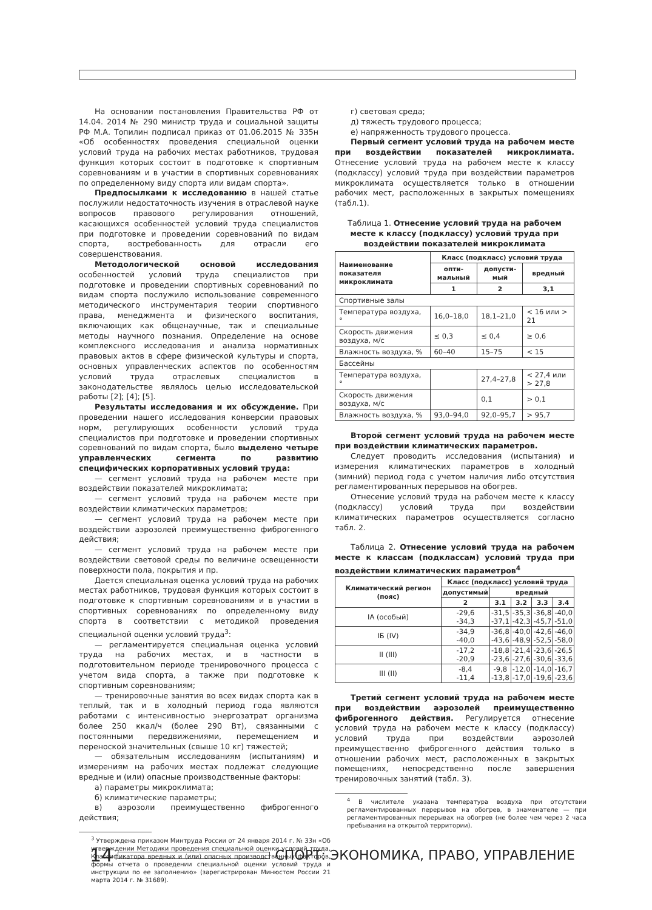На основании постановления Правительства РФ от 14.04. 2014 № 290 министр труда и социальной защиты РФ М.А. Топилин подписал приказ от 01.06.2015 № 335н «Об особенностях проведения специальной оценки условий труда на рабочих местах работников, трудовая функция которых состоит в подготовке к спортивным соревнованиям и в участии в спортивных соревнованиях по определенному виду спорта или видам спорта».
Предпосылками к исследованию в нашей статье послужили недостаточность изучения в отраслевой науке вопросов правового регулирования отношений, касающихся особенностей условий труда специалистов при подготовке и проведении соревнований по видам спорта, востребованность для отрасли его совершенствования.
Методологической основой исследования особенностей условий труда специалистов при подготовке и проведении спортивных соревнований по видам спорта послужило использование современного методического инструментария теории спортивного права, менеджмента и физического воспитания, включающих как общенаучные, так и специальные методы научного познания. Определение на основе комплексного исследования и анализа нормативных правовых актов в сфере физической культуры и спорта, основных управленческих аспектов по особенностям условий труда отраслевых специалистов в законодательстве являлось целью исследовательской работы [2]; [4]; [5].
Результаты исследования и их обсуждение. При проведении нашего исследования конверсии правовых норм, регулирующих особенности условий труда специалистов при подготовке и проведении спортивных соревнований по видам спорта, было выделено четыре управленческих сегмента по развитию специфических корпоративных условий труда:
— сегмент условий труда на рабочем месте при воздействии показателей микроклимата;
— сегмент условий труда на рабочем месте при воздействии климатических параметров;
— сегмент условий труда на рабочем месте при воздействии аэрозолей преимущественно фиброгенного действия;
— сегмент условий труда на рабочем месте при воздействии световой среды по величине освещенности поверхности пола, покрытия и пр.
Дается специальная оценка условий труда на рабочих местах работников, трудовая функция которых состоит в подготовке к спортивным соревнованиям и в участии в спортивных соревнованиях по определенному виду спорта в соответствии с методикой проведения специальной оценки условий труда<sup>3</sup>:
— регламентируется специальная оценка условий труда на рабочих местах, и в частности в подготовительном периоде тренировочного процесса с учетом вида спорта, а также при подготовке к спортивным соревнованиям;
— тренировочные занятия во всех видах спорта как в теплый, так и в холодный период года являются работами с интенсивностью энергозатрат организма более 250 ккал/ч (более 290 Вт), связанными с постоянными передвижениями, перемещением и переноской значительных (свыше 10 кг) тяжестей;
— обязательным исследованиям (испытаниям) и измерениям на рабочих местах подлежат следующие вредные и (или) опасные производственные факторы:
а) параметры микроклимата;
б) климатические параметры;
в) аэрозоли преимущественно фиброгенного действия;
<sup>3</sup> Утверждена приказом Минтруда России от 24 января 2014 г. № 33н «Об утверждении Методики проведения специальной оценки условий труда, Классификатора вредных и (или) опасных производственных факторов, формы отчета о проведении специальной оценки условий труда и инструкции по ее заполнению» (зарегистрирован Минюстом России 21 марта 2014 г. № 31689).
г) световая среда;
д) тяжесть трудового процесса;
е) напряженность трудового процесса.
Первый сегмент условий труда на рабочем месте при воздействии показателей микроклимата. Отнесение условий труда на рабочем месте к классу (подклассу) условий труда при воздействии параметров микроклимата осуществляется только в отношении рабочих мест, расположенных в закрытых помещениях (табл.1).
Таблица 1. Отнесение условий труда на рабочем месте к классу (подклассу) условий труда при воздействии показателей микроклимата
| Наименование показателя микроклимата | Класс (подкласс) условий труда | | |
| --- | --- | --- | --- |
| | опти-мальный | допусти-мый | вредный |
| | 1 | 2 | 3,1 |
| Спортивные залы | | | |
| Температура воздуха, ° | 16,0–18,0 | 18,1–21,0 | < 16 или > 21 |
| Скорость движения воздуха, м/с | ≤ 0,3 | ≤ 0,4 | ≥ 0,6 |
| Влажность воздуха, % | 60–40 | 15–75 | < 15 |
| Бассейны | | | |
| Температура воздуха, ° | | 27,4–27,8 | < 27,4 или > 27,8 |
| Скорость движения воздуха, м/с | | 0,1 | > 0,1 |
| Влажность воздуха, % | 93,0–94,0 | 92,0–95,7 | > 95,7 |
Второй сегмент условий труда на рабочем месте при воздействии климатических параметров.
Следует проводить исследования (испытания) и измерения климатических параметров в холодный (зимний) период года с учетом наличия либо отсутствия регламентированных перерывов на обогрев.
Отнесение условий труда на рабочем месте к классу (подклассу) условий труда при воздействии климатических параметров осуществляется согласно табл. 2.
Таблица 2. Отнесение условий труда на рабочем месте к классам (подклассам) условий труда при воздействии климатических параметров<sup>4</sup>
| Климатический регион (пояс) | Класс (подкласс) условий труда | | | | |
| --- | --- | --- | --- | --- | --- |
| | допустимый | вредный | | | |
| | 2 | 3.1 | 3.2 | 3.3 | 3.4 |
| IA (особый) | -29,6 -34,3 | -31,5 -37,1 | -35,3 -42,3 | -36,8 -45,7 | -40,0 -51,0 |
| IБ (IV) | -34,9 -40,0 | -36,8 -43,6 | -40,0 -48,9 | -42,6 -52,5 | -46,0 -58,0 |
| II (III) | -17,2 -20,9 | -18,8 -23,6 | -21,4 -27,6 | -23,6 -30,6 | -26,5 -33,6 |
| III (II) | -8,4 -11,4 | -9,8 -13,8 | -12,0 -17,0 | -14,0 -19,6 | -16,7 -23,6 |
Третий сегмент условий труда на рабочем месте при воздействии аэрозолей преимущественно фиброгенного действия. Регулируется отнесение условий труда на рабочем месте к классу (подклассу) условий труда при воздействии аэрозолей преимущественно фиброгенного действия только в отношении рабочих мест, расположенных в закрытых помещениях, непосредственно после завершения тренировочных занятий (табл. 3).
<sup>4</sup> В числителе указана температура воздуха при отсутствии регламентированных перерывов на обогрев, в знаменателе — при регламентированных перерывах на обогрев (не более чем через 2 часа пребывания на открытой территории).
14
СПОРТ: ЭКОНОМИКА, ПРАВО, УПРАВЛЕНИЕ